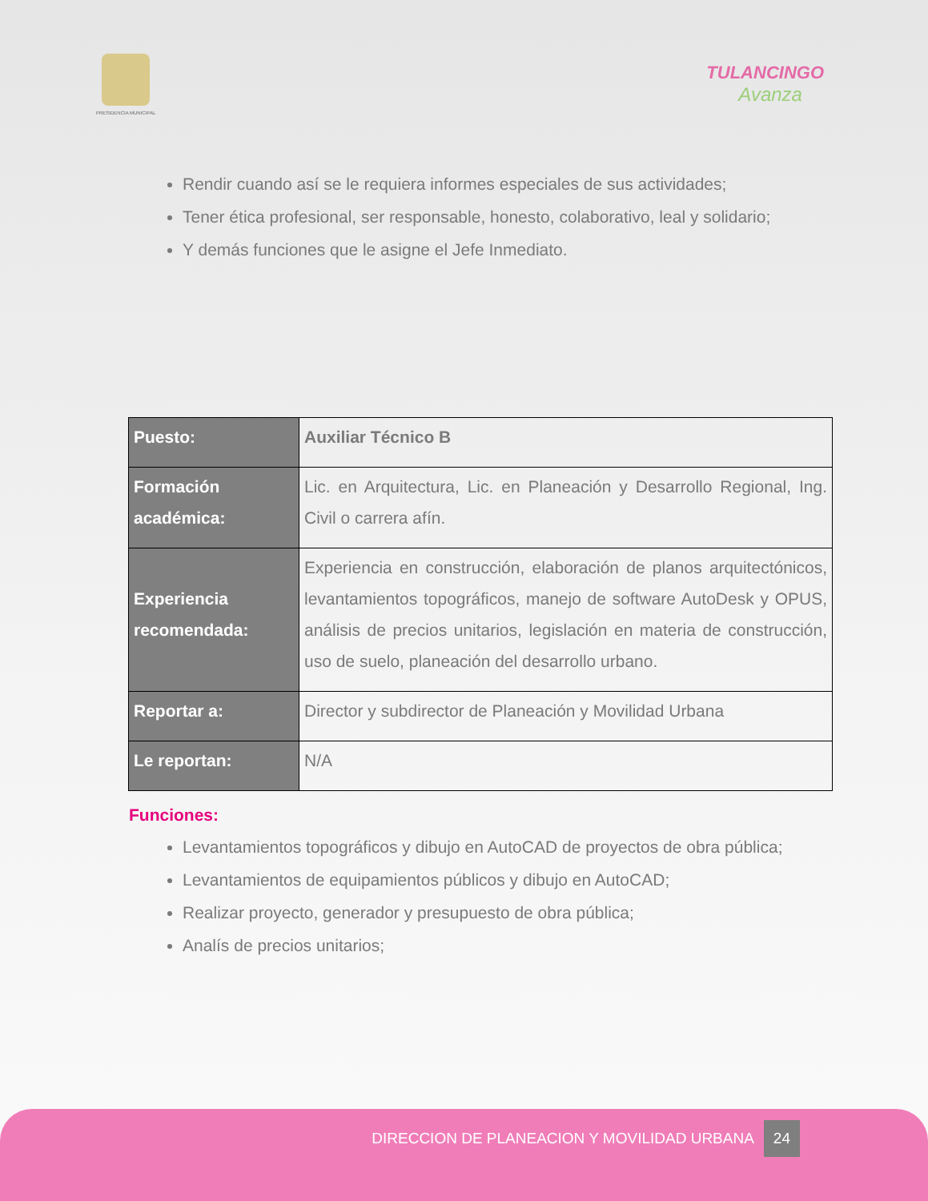PRESIDENCIA MUNICIPAL
TULANCINGO
Avanza
Rendir cuando así se le requiera informes especiales de sus actividades;
Tener ética profesional, ser responsable, honesto, colaborativo, leal y solidario;
Y demás funciones que le asigne el Jefe Inmediato.
| Puesto: | Auxiliar Técnico B |
| Formación académica: | Lic. en Arquitectura, Lic. en Planeación y Desarrollo Regional, Ing. Civil o carrera afín. |
| Experiencia recomendada: | Experiencia en construcción, elaboración de planos arquitectónicos, levantamientos topográficos, manejo de software AutoDesk y OPUS, análisis de precios unitarios, legislación en materia de construcción, uso de suelo, planeación del desarrollo urbano. |
| Reportar a: | Director y subdirector de Planeación y Movilidad Urbana |
| Le reportan: | N/A |
Funciones:
Levantamientos topográficos y dibujo en AutoCAD de proyectos de obra pública;
Levantamientos de equipamientos públicos y dibujo en AutoCAD;
Realizar proyecto, generador y presupuesto de obra pública;
Analís de precios unitarios;
DIRECCION DE PLANEACION Y MOVILIDAD URBANA 24